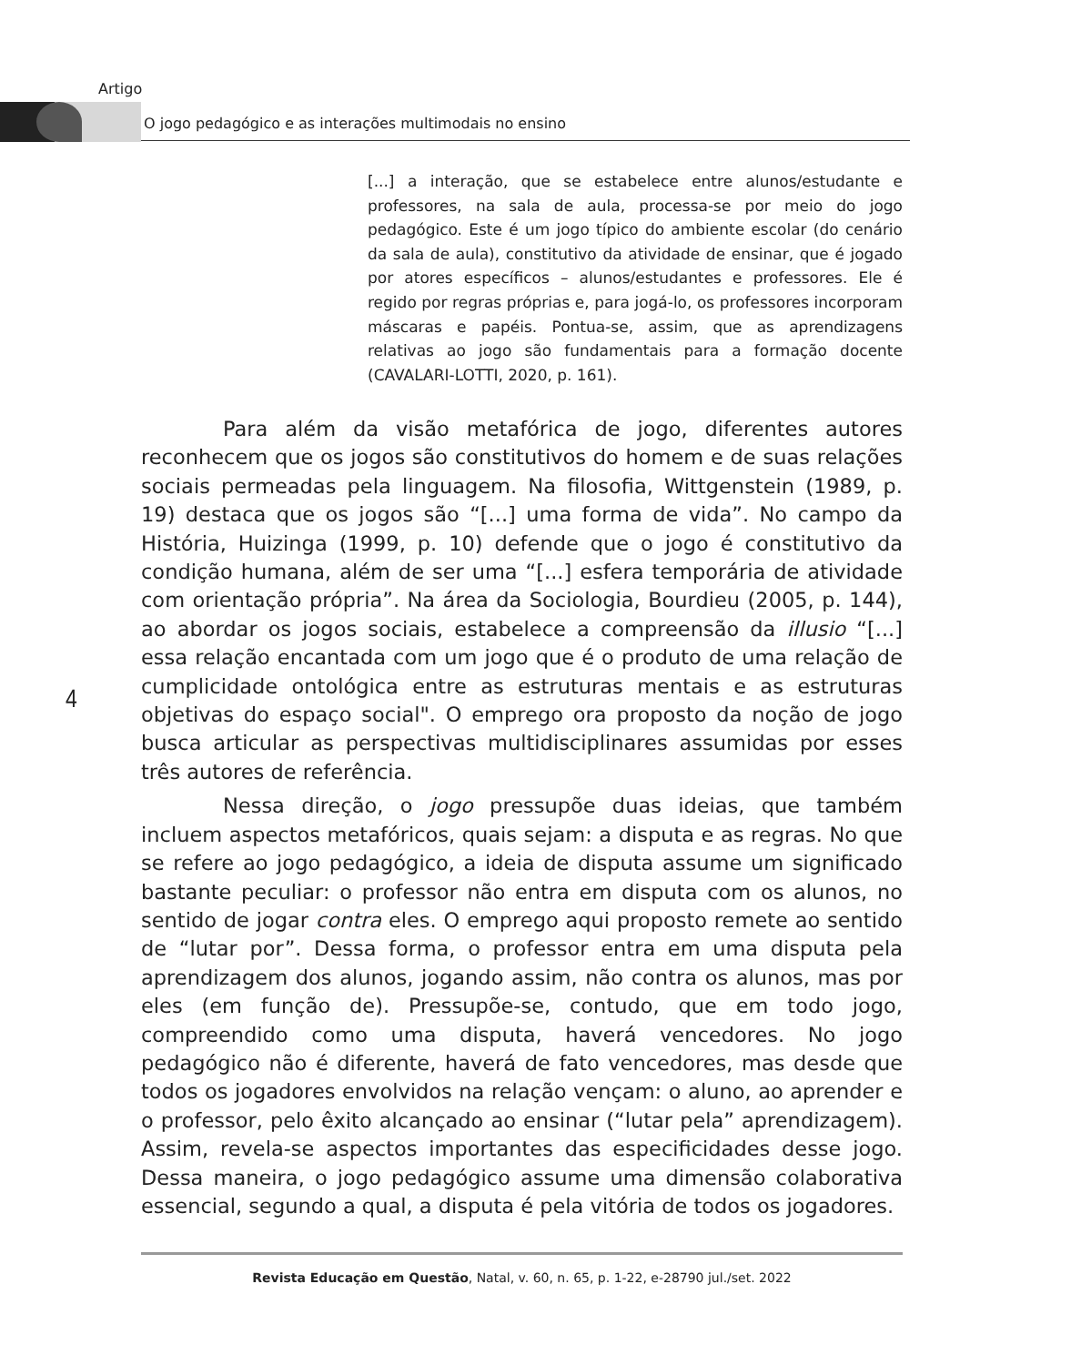Artigo
O jogo pedagógico e as interações multimodais no ensino
[...] a interação, que se estabelece entre alunos/estudante e professores, na sala de aula, processa-se por meio do jogo pedagógico. Este é um jogo típico do ambiente escolar (do cenário da sala de aula), constitutivo da atividade de ensinar, que é jogado por atores específicos – alunos/estudantes e professores. Ele é regido por regras próprias e, para jogá-lo, os professores incorporam máscaras e papéis. Pontua-se, assim, que as aprendizagens relativas ao jogo são fundamentais para a formação docente (CAVALARI-LOTTI, 2020, p. 161).
Para além da visão metafórica de jogo, diferentes autores reconhecem que os jogos são constitutivos do homem e de suas relações sociais permeadas pela linguagem. Na filosofia, Wittgenstein (1989, p. 19) destaca que os jogos são “[...] uma forma de vida”. No campo da História, Huizinga (1999, p. 10) defende que o jogo é constitutivo da condição humana, além de ser uma “[...] esfera temporária de atividade com orientação própria”. Na área da Sociologia, Bourdieu (2005, p. 144), ao abordar os jogos sociais, estabelece a compreensão da illusio “[...] essa relação encantada com um jogo que é o produto de uma relação de cumplicidade ontológica entre as estruturas mentais e as estruturas objetivas do espaço social". O emprego ora proposto da noção de jogo busca articular as perspectivas multidisciplinares assumidas por esses três autores de referência.
Nessa direção, o jogo pressupõe duas ideias, que também incluem aspectos metafóricos, quais sejam: a disputa e as regras. No que se refere ao jogo pedagógico, a ideia de disputa assume um significado bastante peculiar: o professor não entra em disputa com os alunos, no sentido de jogar contra eles. O emprego aqui proposto remete ao sentido de “lutar por”. Dessa forma, o professor entra em uma disputa pela aprendizagem dos alunos, jogando assim, não contra os alunos, mas por eles (em função de). Pressupõe-se, contudo, que em todo jogo, compreendido como uma disputa, haverá vencedores. No jogo pedagógico não é diferente, haverá de fato vencedores, mas desde que todos os jogadores envolvidos na relação vençam: o aluno, ao aprender e o professor, pelo êxito alcançado ao ensinar (“lutar pela” aprendizagem). Assim, revela-se aspectos importantes das especificidades desse jogo. Dessa maneira, o jogo pedagógico assume uma dimensão colaborativa essencial, segundo a qual, a disputa é pela vitória de todos os jogadores.
4
Revista Educação em Questão, Natal, v. 60, n. 65, p. 1-22, e-28790 jul./set. 2022